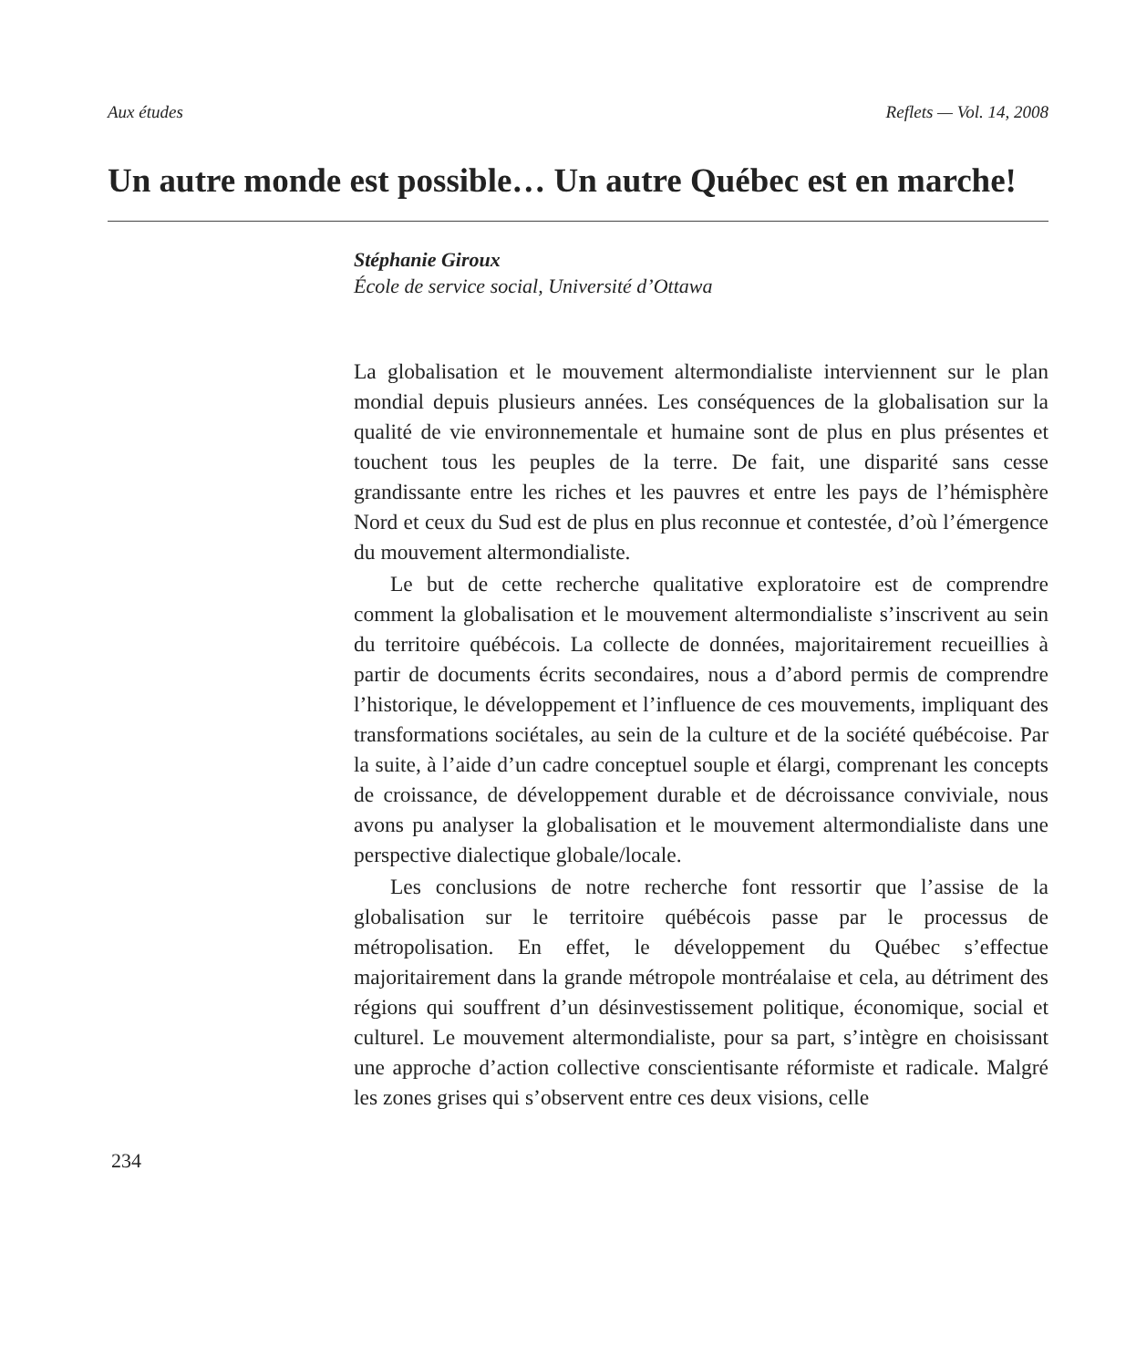Aux études Reflets — Vol. 14, 2008
Un autre monde est possible… Un autre Québec est en marche!
Stéphanie Giroux
École de service social, Université d’Ottawa
La globalisation et le mouvement altermondialiste interviennent sur le plan mondial depuis plusieurs années. Les conséquences de la globalisation sur la qualité de vie environnementale et humaine sont de plus en plus présentes et touchent tous les peuples de la terre. De fait, une disparité sans cesse grandissante entre les riches et les pauvres et entre les pays de l’hémisphère Nord et ceux du Sud est de plus en plus reconnue et contestée, d’où l’émergence du mouvement altermondialiste.
Le but de cette recherche qualitative exploratoire est de comprendre comment la globalisation et le mouvement altermondialiste s’inscrivent au sein du territoire québécois. La collecte de données, majoritairement recueillies à partir de documents écrits secondaires, nous a d’abord permis de comprendre l’historique, le développement et l’influence de ces mouvements, impliquant des transformations sociétales, au sein de la culture et de la société québécoise. Par la suite, à l’aide d’un cadre conceptuel souple et élargi, comprenant les concepts de croissance, de développement durable et de décroissance conviviale, nous avons pu analyser la globalisation et le mouvement altermondialiste dans une perspective dialectique globale/locale.
Les conclusions de notre recherche font ressortir que l’assise de la globalisation sur le territoire québécois passe par le processus de métropolisation. En effet, le développement du Québec s’effectue majoritairement dans la grande métropole montréalaise et cela, au détriment des régions qui souffrent d’un désinvestissement politique, économique, social et culturel. Le mouvement altermondialiste, pour sa part, s’intègre en choisissant une approche d’action collective conscientisante réformiste et radicale. Malgré les zones grises qui s’observent entre ces deux visions, celle
234